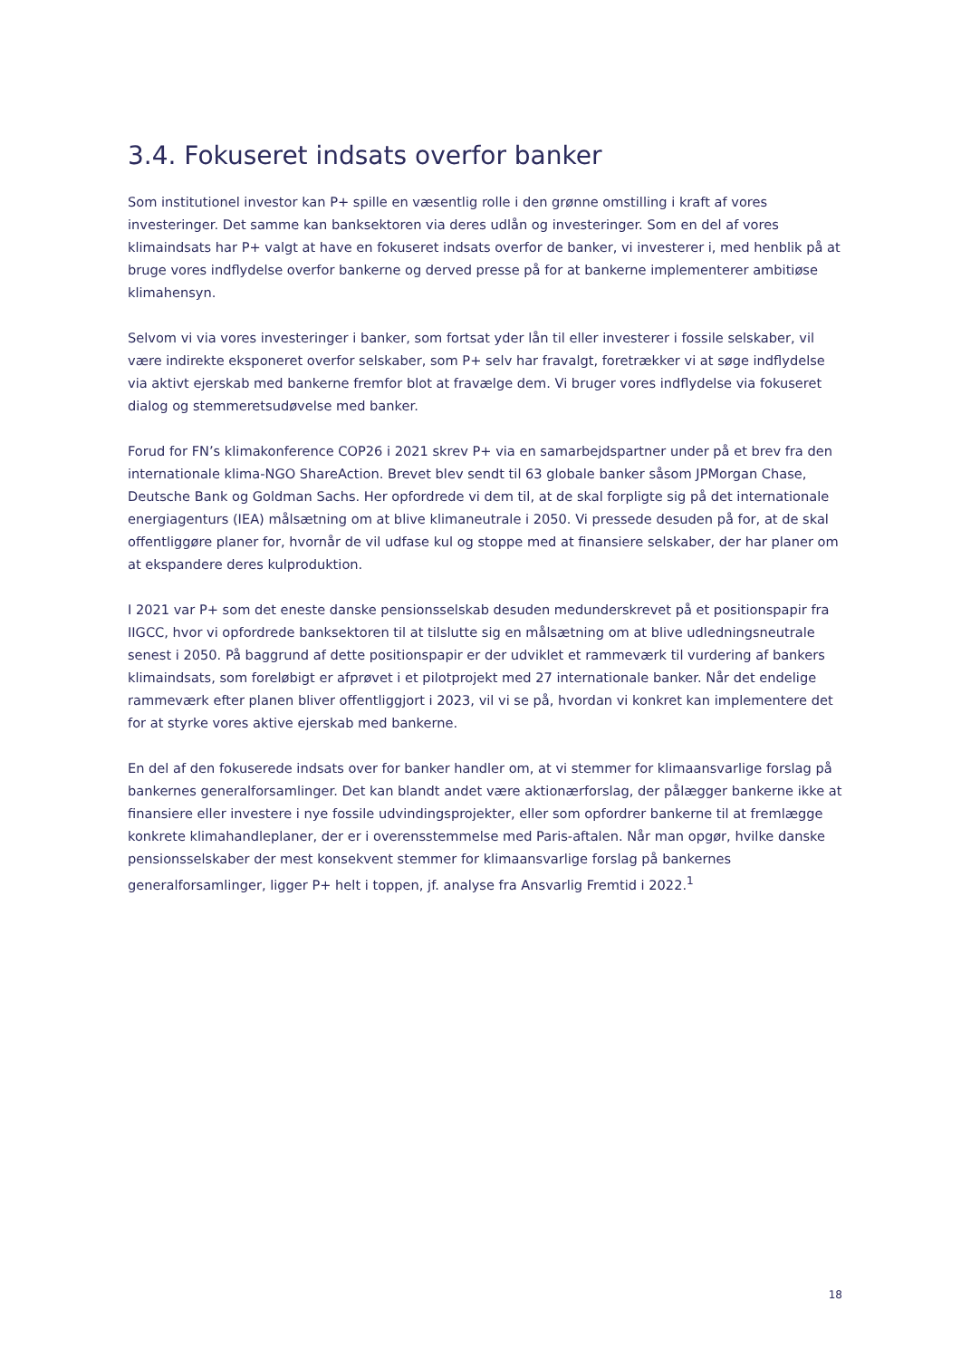3.4. Fokuseret indsats overfor banker
Som institutionel investor kan P+ spille en væsentlig rolle i den grønne omstilling i kraft af vores investeringer. Det samme kan banksektoren via deres udlån og investeringer. Som en del af vores klimaindsats har P+ valgt at have en fokuseret indsats overfor de banker, vi investerer i, med henblik på at bruge vores indflydelse overfor bankerne og derved presse på for at bankerne implementerer ambitiøse klimahensyn.
Selvom vi via vores investeringer i banker, som fortsat yder lån til eller investerer i fossile selskaber, vil være indirekte eksponeret overfor selskaber, som P+ selv har fravalgt, foretrækker vi at søge indflydelse via aktivt ejerskab med bankerne fremfor blot at fravælge dem. Vi bruger vores indflydelse via fokuseret dialog og stemmeretsudøvelse med banker.
Forud for FN’s klimakonference COP26 i 2021 skrev P+ via en samarbejdspartner under på et brev fra den internationale klima-NGO ShareAction. Brevet blev sendt til 63 globale banker såsom JPMorgan Chase, Deutsche Bank og Goldman Sachs. Her opfordrede vi dem til, at de skal forpligte sig på det internationale energiagenturs (IEA) målsætning om at blive klimaneutrale i 2050. Vi pressede desuden på for, at de skal offentliggøre planer for, hvornår de vil udfase kul og stoppe med at finansiere selskaber, der har planer om at ekspandere deres kulproduktion.
I 2021 var P+ som det eneste danske pensionsselskab desuden medunderskrevet på et positionspapir fra IIGCC, hvor vi opfordrede banksektoren til at tilslutte sig en målsætning om at blive udledningsneutrale senest i 2050. På baggrund af dette positionspapir er der udviklet et rammeværk til vurdering af bankers klimaindsats, som foreløbigt er afprøvet i et pilotprojekt med 27 internationale banker. Når det endelige rammeværk efter planen bliver offentliggjort i 2023, vil vi se på, hvordan vi konkret kan implementere det for at styrke vores aktive ejerskab med bankerne.
En del af den fokuserede indsats over for banker handler om, at vi stemmer for klimaansvarlige forslag på bankernes generalforsamlinger. Det kan blandt andet være aktionærforslag, der pålægger bankerne ikke at finansiere eller investere i nye fossile udvindingsprojekter, eller som opfordrer bankerne til at fremlægge konkrete klimahandleplaner, der er i overensstemmelse med Paris-aftalen. Når man opgør, hvilke danske pensionsselskaber der mest konsekvent stemmer for klimaansvarlige forslag på bankernes generalforsamlinger, ligger P+ helt i toppen, jf. analyse fra Ansvarlig Fremtid i 2022.<sup>1</sup>
18